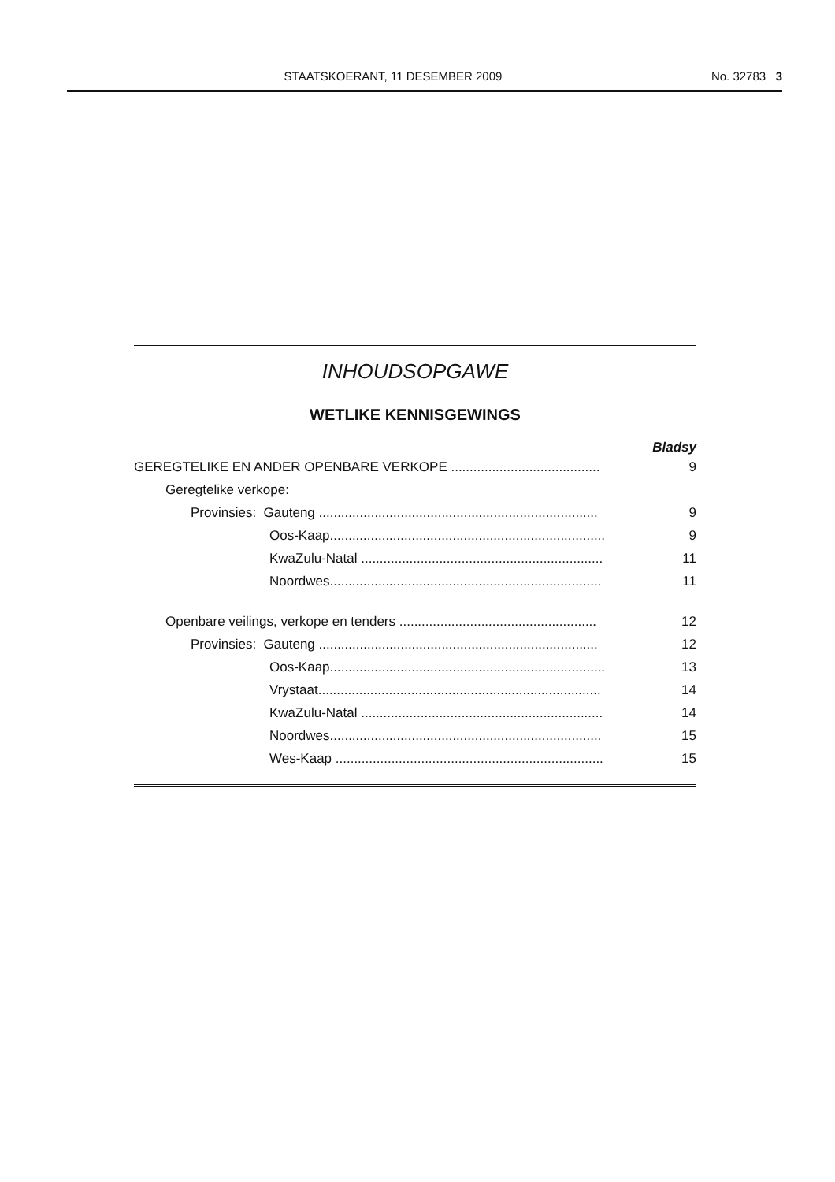STAATSKOERANT, 11 DESEMBER 2009 No. 32783 3
INHOUDSOPGAWE
WETLIKE KENNISGEWINGS
Bladsy
GEREGTELIKE EN ANDER OPENBARE VERKOPE ........................................ 9
Geregtelike verkope:
Provinsies: Gauteng ........................................................................... 9
Oos-Kaap.......................................................................... 9
KwaZulu-Natal ................................................................. 11
Noordwes......................................................................... 11
Openbare veilings, verkope en tenders ..................................................... 12
Provinsies: Gauteng ........................................................................... 12
Oos-Kaap.......................................................................... 13
Vrystaat............................................................................ 14
KwaZulu-Natal ................................................................. 14
Noordwes......................................................................... 15
Wes-Kaap ........................................................................ 15